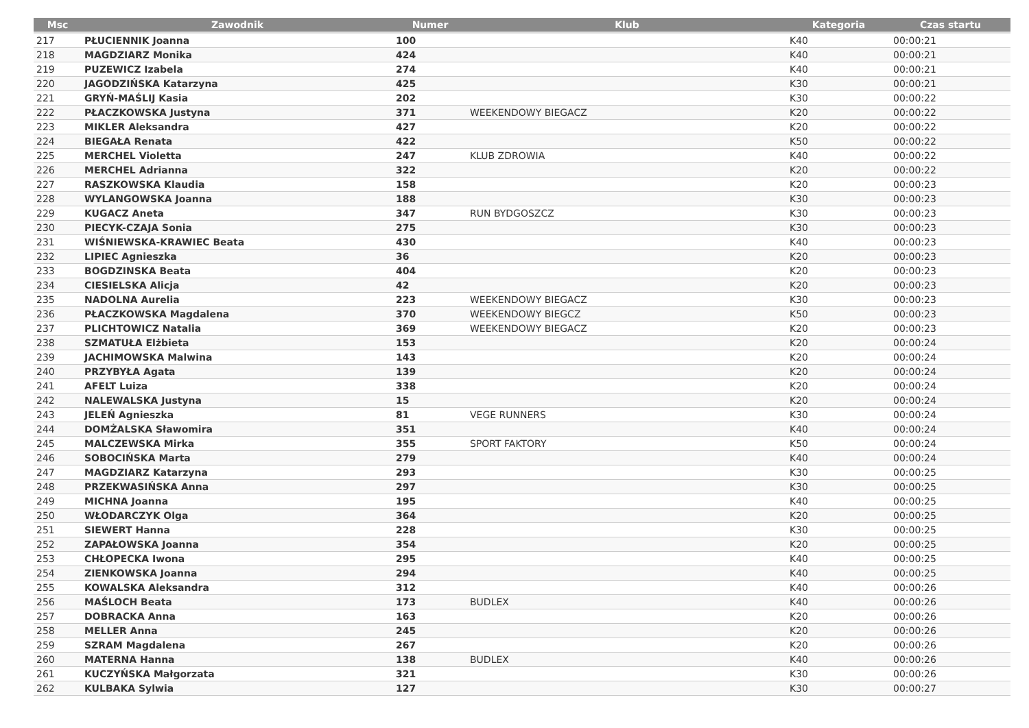| Msc | Zawodnik | Numer | Klub | Kategoria | Czas startu |
| --- | --- | --- | --- | --- | --- |
| 217 | PŁUCIENNIK Joanna | 100 | | K40 | 00:00:21 |
| 218 | MAGDZIARZ Monika | 424 | | K40 | 00:00:21 |
| 219 | PUZEWICZ Izabela | 274 | | K40 | 00:00:21 |
| 220 | JAGODZIŃSKA Katarzyna | 425 | | K30 | 00:00:21 |
| 221 | GRYŃ-MAŚLIJ Kasia | 202 | | K30 | 00:00:22 |
| 222 | PŁACZKOWSKA Justyna | 371 | WEEKENDOWY BIEGACZ | K20 | 00:00:22 |
| 223 | MIKLER Aleksandra | 427 | | K20 | 00:00:22 |
| 224 | BIEGAŁA Renata | 422 | | K50 | 00:00:22 |
| 225 | MERCHEL Violetta | 247 | KLUB ZDROWIA | K40 | 00:00:22 |
| 226 | MERCHEL Adrianna | 322 | | K20 | 00:00:22 |
| 227 | RASZKOWSKA Klaudia | 158 | | K20 | 00:00:23 |
| 228 | WYLANGOWSKA Joanna | 188 | | K30 | 00:00:23 |
| 229 | KUGACZ Aneta | 347 | RUN BYDGOSZCZ | K30 | 00:00:23 |
| 230 | PIECYK-CZAJA Sonia | 275 | | K30 | 00:00:23 |
| 231 | WIŚNIEWSKA-KRAWIEC Beata | 430 | | K40 | 00:00:23 |
| 232 | LIPIEC Agnieszka | 36 | | K20 | 00:00:23 |
| 233 | BOGDZINSKA Beata | 404 | | K20 | 00:00:23 |
| 234 | CIESIELSKA Alicja | 42 | | K20 | 00:00:23 |
| 235 | NADOLNA Aurelia | 223 | WEEKENDOWY BIEGACZ | K30 | 00:00:23 |
| 236 | PŁACZKOWSKA Magdalena | 370 | WEEKENDOWY BIEGCZ | K50 | 00:00:23 |
| 237 | PLICHTOWICZ Natalia | 369 | WEEKENDOWY BIEGACZ | K20 | 00:00:23 |
| 238 | SZMATUŁA Elżbieta | 153 | | K20 | 00:00:24 |
| 239 | JACHIMOWSKA Malwina | 143 | | K20 | 00:00:24 |
| 240 | PRZYBYŁA Agata | 139 | | K20 | 00:00:24 |
| 241 | AFELT Luiza | 338 | | K20 | 00:00:24 |
| 242 | NALEWALSKA Justyna | 15 | | K20 | 00:00:24 |
| 243 | JELEŃ Agnieszka | 81 | VEGE RUNNERS | K30 | 00:00:24 |
| 244 | DOMŻALSKA Sławomira | 351 | | K40 | 00:00:24 |
| 245 | MALCZEWSKA Mirka | 355 | SPORT FAKTORY | K50 | 00:00:24 |
| 246 | SOBOCIŃSKA Marta | 279 | | K40 | 00:00:24 |
| 247 | MAGDZIARZ Katarzyna | 293 | | K30 | 00:00:25 |
| 248 | PRZEKWASIŃSKA Anna | 297 | | K30 | 00:00:25 |
| 249 | MICHNA Joanna | 195 | | K40 | 00:00:25 |
| 250 | WŁODARCZYK Olga | 364 | | K20 | 00:00:25 |
| 251 | SIEWERT Hanna | 228 | | K30 | 00:00:25 |
| 252 | ZAPAŁOWSKA Joanna | 354 | | K20 | 00:00:25 |
| 253 | CHŁOPECKA Iwona | 295 | | K40 | 00:00:25 |
| 254 | ZIENKOWSKA Joanna | 294 | | K40 | 00:00:25 |
| 255 | KOWALSKA Aleksandra | 312 | | K40 | 00:00:26 |
| 256 | MAŚLOCH Beata | 173 | BUDLEX | K40 | 00:00:26 |
| 257 | DOBRACKA Anna | 163 | | K20 | 00:00:26 |
| 258 | MELLER Anna | 245 | | K20 | 00:00:26 |
| 259 | SZRAM Magdalena | 267 | | K20 | 00:00:26 |
| 260 | MATERNA Hanna | 138 | BUDLEX | K40 | 00:00:26 |
| 261 | KUCZYŃSKA Małgorzata | 321 | | K30 | 00:00:26 |
| 262 | KULBAKA Sylwia | 127 | | K30 | 00:00:27 |